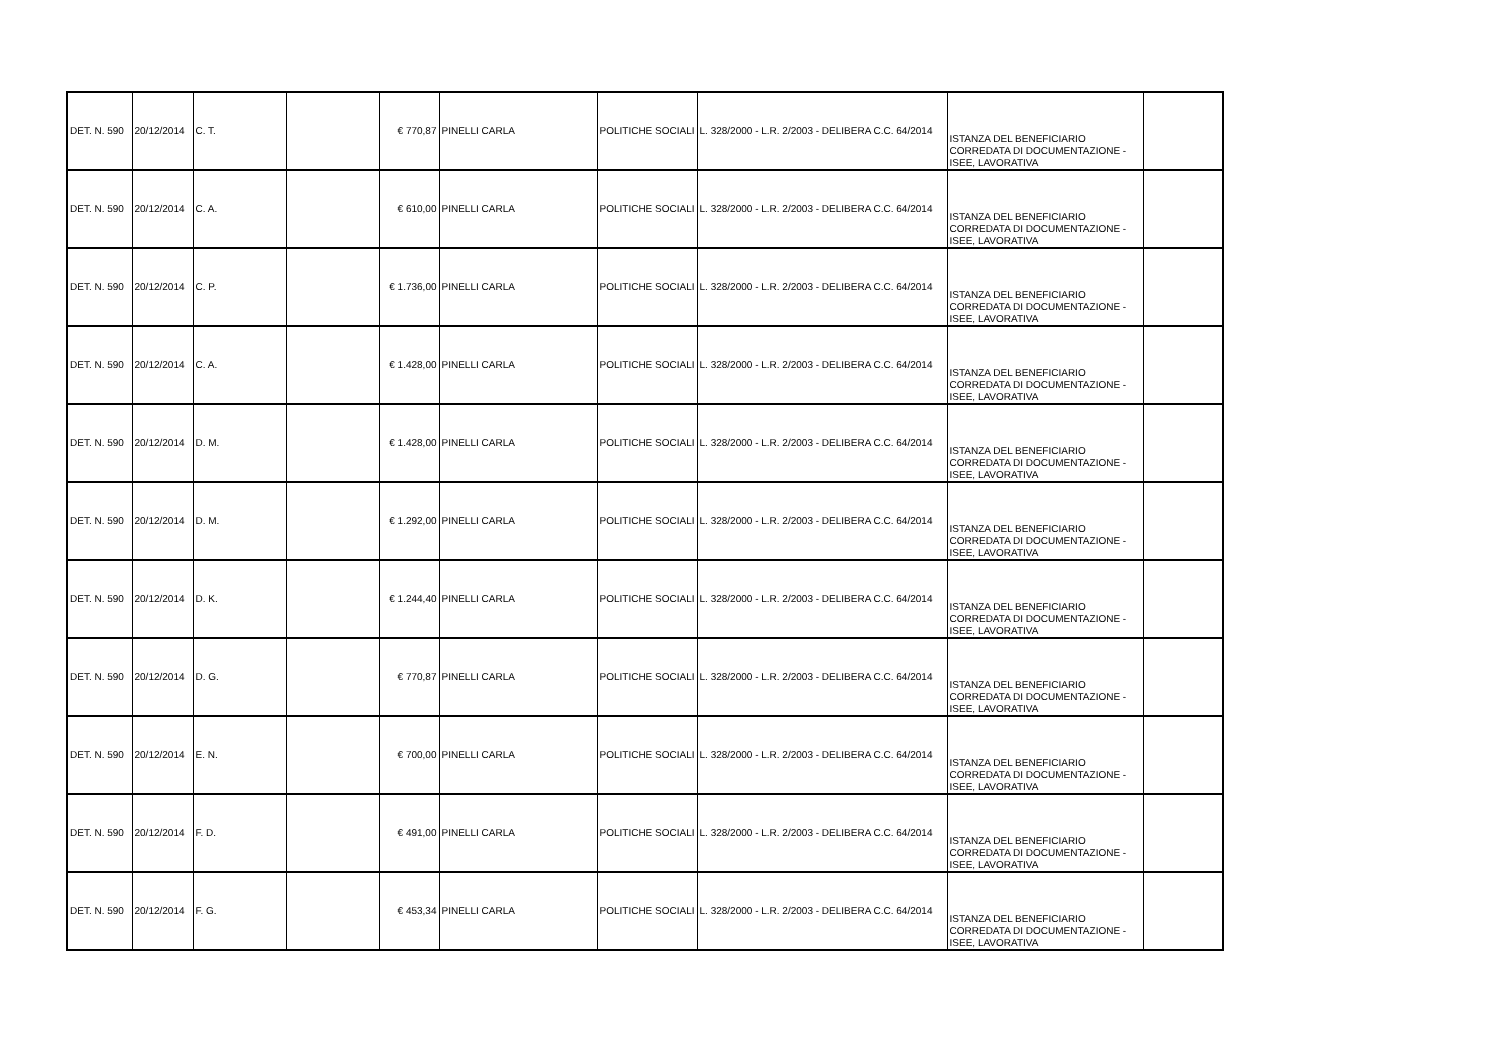| DET. N. 590 | 20/12/2014 | C. T. | | € 770,87 | PINELLI CARLA | POLITICHE SOCIALI | L. 328/2000 - L.R. 2/2003 - DELIBERA C.C. 64/2014 | ISTANZA DEL BENEFICIARIO CORREDATA DI DOCUMENTAZIONE - ISEE, LAVORATIVA | |
| DET. N. 590 | 20/12/2014 | C. A. | | € 610,00 | PINELLI CARLA | POLITICHE SOCIALI | L. 328/2000 - L.R. 2/2003 - DELIBERA C.C. 64/2014 | ISTANZA DEL BENEFICIARIO CORREDATA DI DOCUMENTAZIONE - ISEE, LAVORATIVA | |
| DET. N. 590 | 20/12/2014 | C. P. | | € 1.736,00 | PINELLI CARLA | POLITICHE SOCIALI | L. 328/2000 - L.R. 2/2003 - DELIBERA C.C. 64/2014 | ISTANZA DEL BENEFICIARIO CORREDATA DI DOCUMENTAZIONE - ISEE, LAVORATIVA | |
| DET. N. 590 | 20/12/2014 | C. A. | | € 1.428,00 | PINELLI CARLA | POLITICHE SOCIALI | L. 328/2000 - L.R. 2/2003 - DELIBERA C.C. 64/2014 | ISTANZA DEL BENEFICIARIO CORREDATA DI DOCUMENTAZIONE - ISEE, LAVORATIVA | |
| DET. N. 590 | 20/12/2014 | D. M. | | € 1.428,00 | PINELLI CARLA | POLITICHE SOCIALI | L. 328/2000 - L.R. 2/2003 - DELIBERA C.C. 64/2014 | ISTANZA DEL BENEFICIARIO CORREDATA DI DOCUMENTAZIONE - ISEE, LAVORATIVA | |
| DET. N. 590 | 20/12/2014 | D. M. | | € 1.292,00 | PINELLI CARLA | POLITICHE SOCIALI | L. 328/2000 - L.R. 2/2003 - DELIBERA C.C. 64/2014 | ISTANZA DEL BENEFICIARIO CORREDATA DI DOCUMENTAZIONE - ISEE, LAVORATIVA | |
| DET. N. 590 | 20/12/2014 | D. K. | | € 1.244,40 | PINELLI CARLA | POLITICHE SOCIALI | L. 328/2000 - L.R. 2/2003 - DELIBERA C.C. 64/2014 | ISTANZA DEL BENEFICIARIO CORREDATA DI DOCUMENTAZIONE - ISEE, LAVORATIVA | |
| DET. N. 590 | 20/12/2014 | D. G. | | € 770,87 | PINELLI CARLA | POLITICHE SOCIALI | L. 328/2000 - L.R. 2/2003 - DELIBERA C.C. 64/2014 | ISTANZA DEL BENEFICIARIO CORREDATA DI DOCUMENTAZIONE - ISEE, LAVORATIVA | |
| DET. N. 590 | 20/12/2014 | E. N. | | € 700,00 | PINELLI CARLA | POLITICHE SOCIALI | L. 328/2000 - L.R. 2/2003 - DELIBERA C.C. 64/2014 | ISTANZA DEL BENEFICIARIO CORREDATA DI DOCUMENTAZIONE - ISEE, LAVORATIVA | |
| DET. N. 590 | 20/12/2014 | F. D. | | € 491,00 | PINELLI CARLA | POLITICHE SOCIALI | L. 328/2000 - L.R. 2/2003 - DELIBERA C.C. 64/2014 | ISTANZA DEL BENEFICIARIO CORREDATA DI DOCUMENTAZIONE - ISEE, LAVORATIVA | |
| DET. N. 590 | 20/12/2014 | F. G. | | € 453,34 | PINELLI CARLA | POLITICHE SOCIALI | L. 328/2000 - L.R. 2/2003 - DELIBERA C.C. 64/2014 | ISTANZA DEL BENEFICIARIO CORREDATA DI DOCUMENTAZIONE - ISEE, LAVORATIVA | |